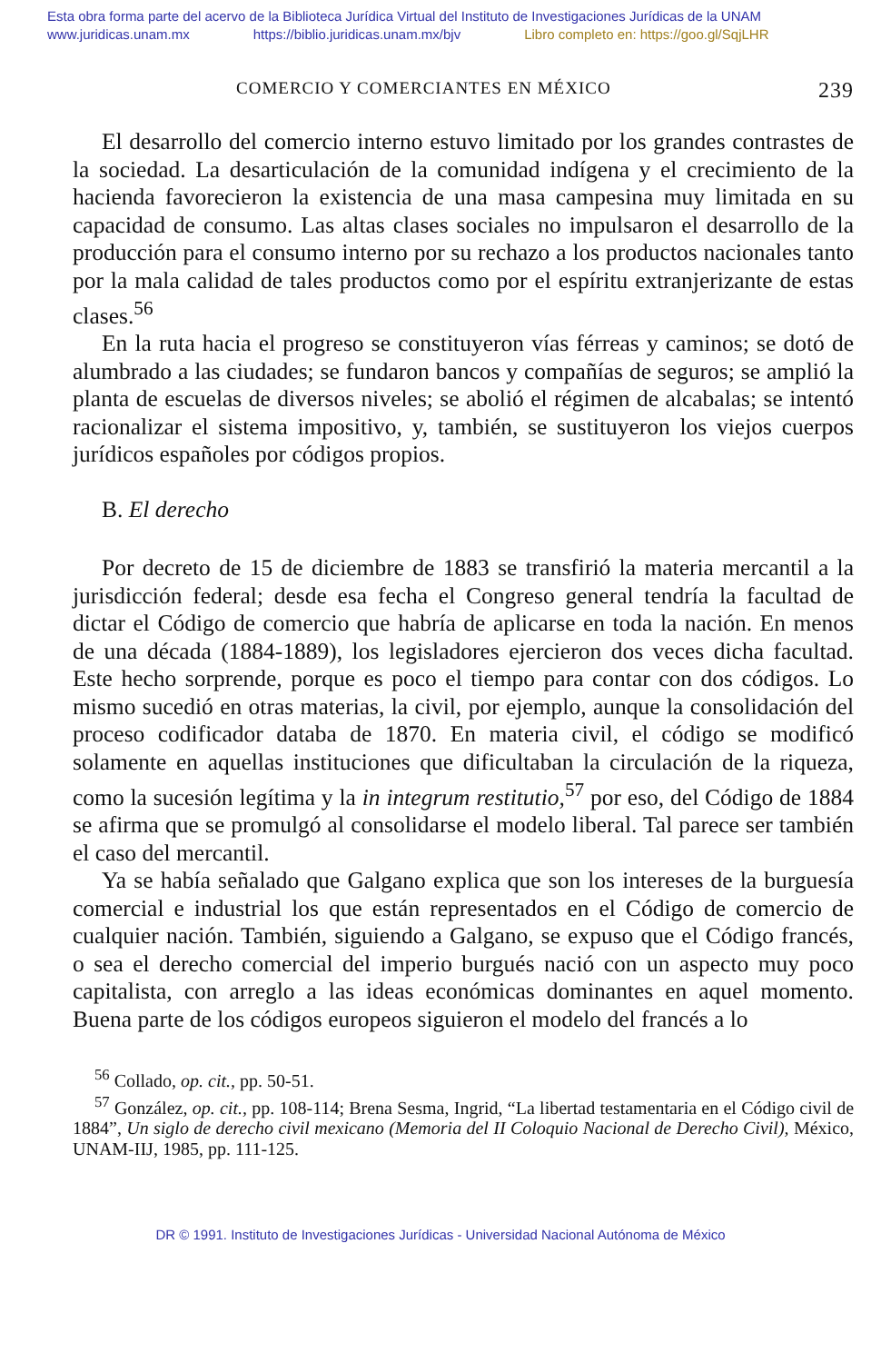Esta obra forma parte del acervo de la Biblioteca Jurídica Virtual del Instituto de Investigaciones Jurídicas de la UNAM
www.juridicas.unam.mx https://biblio.juridicas.unam.mx/bjv Libro completo en: https://goo.gl/SqjLHR
COMERCIO Y COMERCIANTES EN MÉXICO 239
El desarrollo del comercio interno estuvo limitado por los grandes contrastes de la sociedad. La desarticulación de la comunidad indígena y el crecimiento de la hacienda favorecieron la existencia de una masa campesina muy limitada en su capacidad de consumo. Las altas clases sociales no impulsaron el desarrollo de la producción para el consumo interno por su rechazo a los productos nacionales tanto por la mala calidad de tales productos como por el espíritu extranjerizante de estas clases.<sup>56</sup>
En la ruta hacia el progreso se constituyeron vías férreas y caminos; se dotó de alumbrado a las ciudades; se fundaron bancos y compañías de seguros; se amplió la planta de escuelas de diversos niveles; se abolió el régimen de alcabalas; se intentó racionalizar el sistema impositivo, y, también, se sustituyeron los viejos cuerpos jurídicos españoles por códigos propios.
B. El derecho
Por decreto de 15 de diciembre de 1883 se transfirió la materia mercantil a la jurisdicción federal; desde esa fecha el Congreso general tendría la facultad de dictar el Código de comercio que habría de aplicarse en toda la nación. En menos de una década (1884-1889), los legisladores ejercieron dos veces dicha facultad. Este hecho sorprende, porque es poco el tiempo para contar con dos códigos. Lo mismo sucedió en otras materias, la civil, por ejemplo, aunque la consolidación del proceso codificador databa de 1870. En materia civil, el código se modificó solamente en aquellas instituciones que dificultaban la circulación de la riqueza, como la sucesión legítima y la in integrum restitutio,<sup>57</sup> por eso, del Código de 1884 se afirma que se promulgó al consolidarse el modelo liberal. Tal parece ser también el caso del mercantil.
Ya se había señalado que Galgano explica que son los intereses de la burguesía comercial e industrial los que están representados en el Código de comercio de cualquier nación. También, siguiendo a Galgano, se expuso que el Código francés, o sea el derecho comercial del imperio burgués nació con un aspecto muy poco capitalista, con arreglo a las ideas económicas dominantes en aquel momento. Buena parte de los códigos europeos siguieron el modelo del francés a lo
<sup>56</sup> Collado, op. cit., pp. 50-51.
<sup>57</sup> González, op. cit., pp. 108-114; Brena Sesma, Ingrid, “La libertad testamentaria en el Código civil de 1884”, Un siglo de derecho civil mexicano (Memoria del II Coloquio Nacional de Derecho Civil), México, UNAM-IIJ, 1985, pp. 111-125.
DR © 1991. Instituto de Investigaciones Jurídicas - Universidad Nacional Autónoma de México